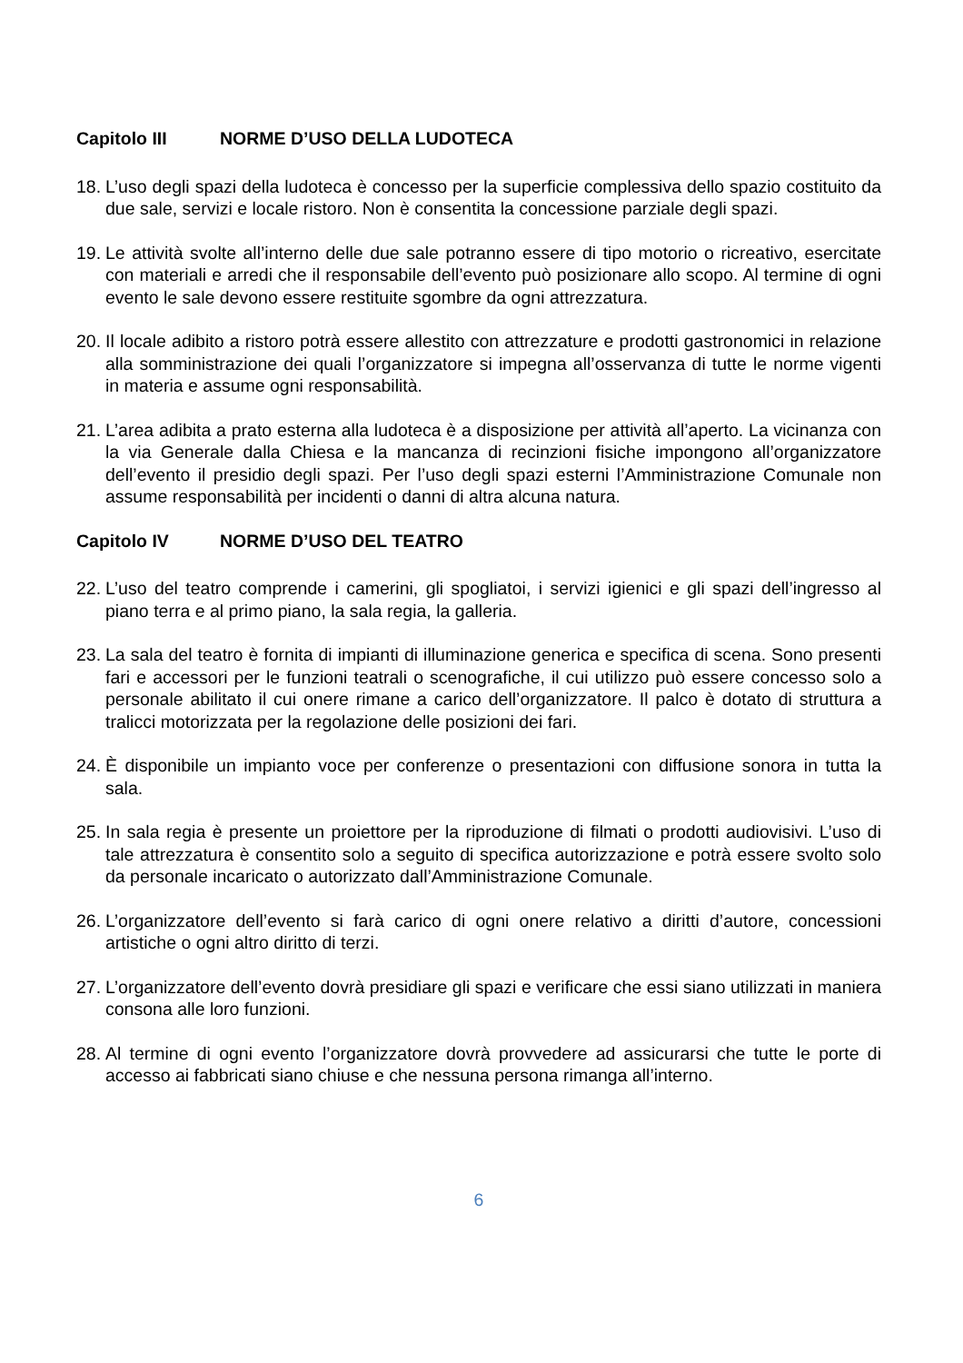Capitolo III NORME D’USO DELLA LUDOTECA
18.
L’uso degli spazi della ludoteca è concesso per la superficie complessiva dello spazio costituito da due sale, servizi e locale ristoro. Non è consentita la concessione parziale degli spazi.
19.
Le attività svolte all’interno delle due sale potranno essere di tipo motorio o ricreativo, esercitate con materiali e arredi che il responsabile dell’evento può posizionare allo scopo. Al termine di ogni evento le sale devono essere restituite sgombre da ogni attrezzatura.
20.
Il locale adibito a ristoro potrà essere allestito con attrezzature e prodotti gastronomici in relazione alla somministrazione dei quali l’organizzatore si impegna all’osservanza di tutte le norme vigenti in materia e assume ogni responsabilità.
21.
L’area adibita a prato esterna alla ludoteca è a disposizione per attività all’aperto. La vicinanza con la via Generale dalla Chiesa e la mancanza di recinzioni fisiche impongono all’organizzatore dell’evento il presidio degli spazi. Per l’uso degli spazi esterni l’Amministrazione Comunale non assume responsabilità per incidenti o danni di altra alcuna natura.
Capitolo IV NORME D’USO DEL TEATRO
22.
L’uso del teatro comprende i camerini, gli spogliatoi, i servizi igienici e gli spazi dell’ingresso al piano terra e al primo piano, la sala regia, la galleria.
23.
La sala del teatro è fornita di impianti di illuminazione generica e specifica di scena. Sono presenti fari e accessori per le funzioni teatrali o scenografiche, il cui utilizzo può essere concesso solo a personale abilitato il cui onere rimane a carico dell’organizzatore. Il palco è dotato di struttura a tralicci motorizzata per la regolazione delle posizioni dei fari.
24.
È disponibile un impianto voce per conferenze o presentazioni con diffusione sonora in tutta la sala.
25.
In sala regia è presente un proiettore per la riproduzione di filmati o prodotti audiovisivi. L’uso di tale attrezzatura è consentito solo a seguito di specifica autorizzazione e potrà essere svolto solo da personale incaricato o autorizzato dall’Amministrazione Comunale.
26.
L’organizzatore dell’evento si farà carico di ogni onere relativo a diritti d’autore, concessioni artistiche o ogni altro diritto di terzi.
27.
L’organizzatore dell’evento dovrà presidiare gli spazi e verificare che essi siano utilizzati in maniera consona alle loro funzioni.
28.
Al termine di ogni evento l’organizzatore dovrà provvedere ad assicurarsi che tutte le porte di accesso ai fabbricati siano chiuse e che nessuna persona rimanga all’interno.
6